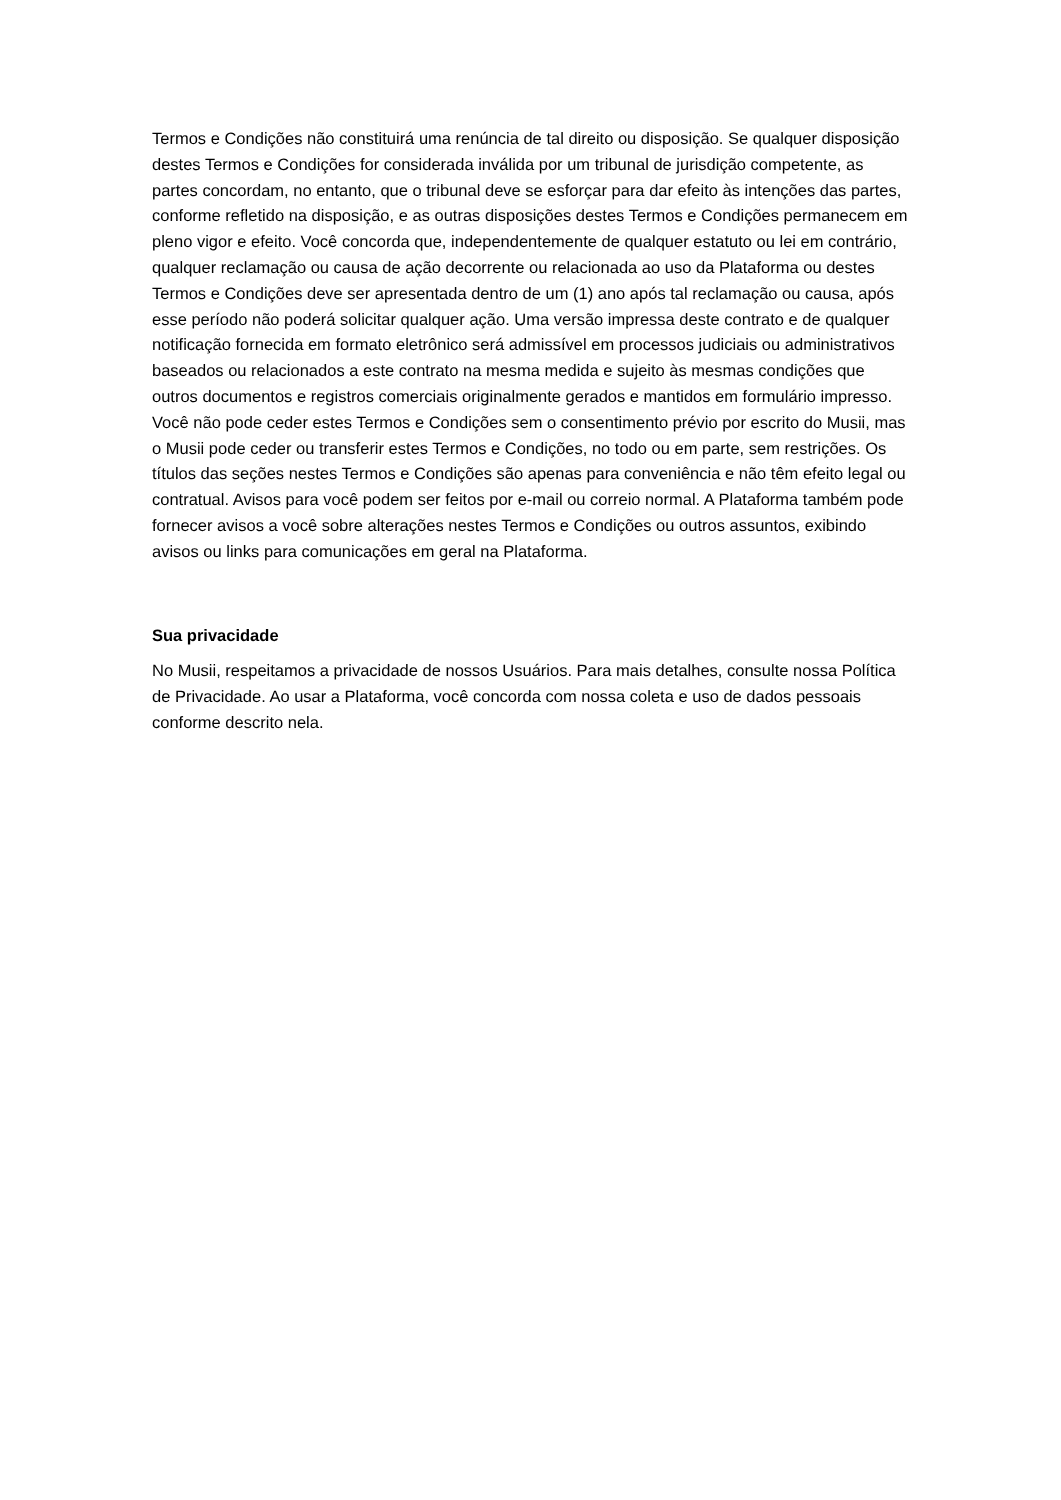Termos e Condições não constituirá uma renúncia de tal direito ou disposição. Se qualquer disposição destes Termos e Condições for considerada inválida por um tribunal de jurisdição competente, as partes concordam, no entanto, que o tribunal deve se esforçar para dar efeito às intenções das partes, conforme refletido na disposição, e as outras disposições destes Termos e Condições permanecem em pleno vigor e efeito. Você concorda que, independentemente de qualquer estatuto ou lei em contrário, qualquer reclamação ou causa de ação decorrente ou relacionada ao uso da Plataforma ou destes Termos e Condições deve ser apresentada dentro de um (1) ano após tal reclamação ou causa, após esse período não poderá solicitar qualquer ação. Uma versão impressa deste contrato e de qualquer notificação fornecida em formato eletrônico será admissível em processos judiciais ou administrativos baseados ou relacionados a este contrato na mesma medida e sujeito às mesmas condições que outros documentos e registros comerciais originalmente gerados e mantidos em formulário impresso. Você não pode ceder estes Termos e Condições sem o consentimento prévio por escrito do Musii, mas o Musii pode ceder ou transferir estes Termos e Condições, no todo ou em parte, sem restrições. Os títulos das seções nestes Termos e Condições são apenas para conveniência e não têm efeito legal ou contratual. Avisos para você podem ser feitos por e-mail ou correio normal. A Plataforma também pode fornecer avisos a você sobre alterações nestes Termos e Condições ou outros assuntos, exibindo avisos ou links para comunicações em geral na Plataforma.
Sua privacidade
No Musii, respeitamos a privacidade de nossos Usuários. Para mais detalhes, consulte nossa Política de Privacidade. Ao usar a Plataforma, você concorda com nossa coleta e uso de dados pessoais conforme descrito nela.